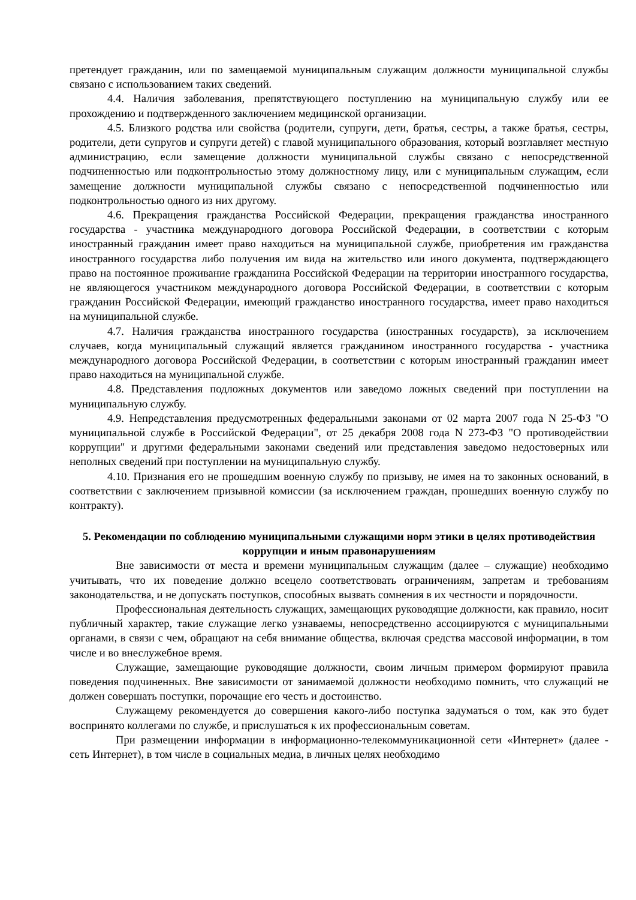претендует гражданин, или по замещаемой муниципальным служащим должности муниципальной службы связано с использованием таких сведений.
4.4. Наличия заболевания, препятствующего поступлению на муниципальную службу или ее прохождению и подтвержденного заключением медицинской организации.
4.5. Близкого родства или свойства (родители, супруги, дети, братья, сестры, а также братья, сестры, родители, дети супругов и супруги детей) с главой муниципального образования, который возглавляет местную администрацию, если замещение должности муниципальной службы связано с непосредственной подчиненностью или подконтрольностью этому должностному лицу, или с муниципальным служащим, если замещение должности муниципальной службы связано с непосредственной подчиненностью или подконтрольностью одного из них другому.
4.6. Прекращения гражданства Российской Федерации, прекращения гражданства иностранного государства - участника международного договора Российской Федерации, в соответствии с которым иностранный гражданин имеет право находиться на муниципальной службе, приобретения им гражданства иностранного государства либо получения им вида на жительство или иного документа, подтверждающего право на постоянное проживание гражданина Российской Федерации на территории иностранного государства, не являющегося участником международного договора Российской Федерации, в соответствии с которым гражданин Российской Федерации, имеющий гражданство иностранного государства, имеет право находиться на муниципальной службе.
4.7. Наличия гражданства иностранного государства (иностранных государств), за исключением случаев, когда муниципальный служащий является гражданином иностранного государства - участника международного договора Российской Федерации, в соответствии с которым иностранный гражданин имеет право находиться на муниципальной службе.
4.8. Представления подложных документов или заведомо ложных сведений при поступлении на муниципальную службу.
4.9. Непредставления предусмотренных федеральными законами от 02 марта 2007 года N 25-ФЗ "О муниципальной службе в Российской Федерации", от 25 декабря 2008 года N 273-ФЗ "О противодействии коррупции" и другими федеральными законами сведений или представления заведомо недостоверных или неполных сведений при поступлении на муниципальную службу.
4.10. Признания его не прошедшим военную службу по призыву, не имея на то законных оснований, в соответствии с заключением призывной комиссии (за исключением граждан, прошедших военную службу по контракту).
5. Рекомендации по соблюдению муниципальными служащими норм этики в целях противодействия коррупции и иным правонарушениям
Вне зависимости от места и времени муниципальным служащим (далее – служащие) необходимо учитывать, что их поведение должно всецело соответствовать ограничениям, запретам и требованиям законодательства, и не допускать поступков, способных вызвать сомнения в их честности и порядочности.
Профессиональная деятельность служащих, замещающих руководящие должности, как правило, носит публичный характер, такие служащие легко узнаваемы, непосредственно ассоциируются с муниципальными органами, в связи с чем, обращают на себя внимание общества, включая средства массовой информации, в том числе и во внеслужебное время.
Служащие, замещающие руководящие должности, своим личным примером формируют правила поведения подчиненных. Вне зависимости от занимаемой должности необходимо помнить, что служащий не должен совершать поступки, порочащие его честь и достоинство.
Служащему рекомендуется до совершения какого-либо поступка задуматься о том, как это будет воспринято коллегами по службе, и прислушаться к их профессиональным советам.
При размещении информации в информационно-телекоммуникационной сети «Интернет» (далее - сеть Интернет), в том числе в социальных медиа, в личных целях необходимо